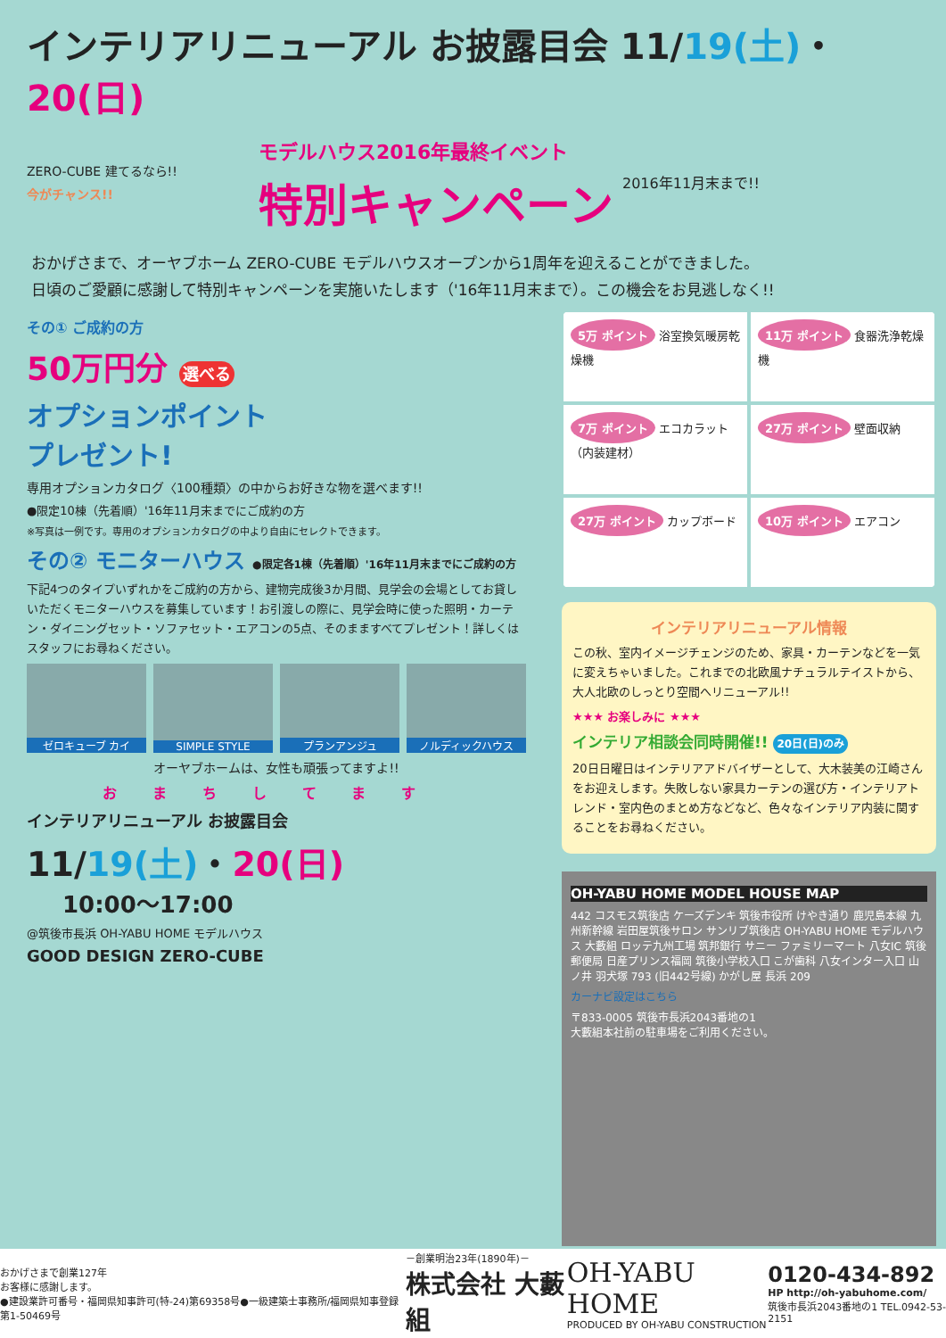インテリアリニューアル お披露目会 11/19(土)・20(日)
ZERO-CUBE 建てるなら!!
今がチャンス!!
モデルハウス2016年最終イベント
特別キャンペーン
2016年11月末まで!!
おかげさまで、オーヤブホーム ZERO-CUBE モデルハウスオープンから1周年を迎えることができました。
日頃のご愛顧に感謝して特別キャンペーンを実施いたします（'16年11月末まで）。この機会をお見逃しなく!!
その① ご成約の方
50万円分 選べる
オプションポイント
プレゼント!
専用オプションカタログ〈100種類〉の中からお好きな物を選べます!!
●限定10棟（先着順）'16年11月末までにご成約の方
※写真は一例です。専用のオプションカタログの中より自由にセレクトできます。
その② モニターハウス ●限定各1棟（先着順）'16年11月末までにご成約の方
下記4つのタイプいずれかをご成約の方から、建物完成後3か月間、見学会の会場としてお貸しいただくモニターハウスを募集しています！お引渡しの際に、見学会時に使った照明・カーテン・ダイニングセット・ソファセット・エアコンの5点、そのまますべてプレゼント！詳しくはスタッフにお尋ねください。
ゼロキューブ カイ SIMPLE STYLE プランアンジュ ノルディックハウス
オーヤブホームは、女性も頑張ってますよ!!
おまちしてます
インテリアリニューアル お披露目会
11/19(土)・20(日)
10:00～17:00
@筑後市長浜 OH-YABU HOME モデルハウス
GOOD DESIGN ZERO-CUBE
5万 ポイント 浴室換気暖房乾燥機
11万 ポイント 食器洗浄乾燥機
7万 ポイント エコカラット（内装建材）
27万 ポイント 壁面収納
27万 ポイント カップボード
10万 ポイント エアコン
インテリアリニューアル情報
この秋、室内イメージチェンジのため、家具・カーテンなどを一気に変えちゃいました。これまでの北欧風ナチュラルテイストから、大人北欧のしっとり空間へリニューアル!!
★★★ お楽しみに ★★★
インテリア相談会同時開催!! 20日(日)のみ
20日日曜日はインテリアアドバイザーとして、大木装美の江崎さんをお迎えします。失敗しない家具カーテンの選び方・インテリアトレンド・室内色のまとめ方などなど、色々なインテリア内装に関することをお尋ねください。
OH-YABU HOME MODEL HOUSE MAP
442 コスモス筑後店 ケーズデンキ 筑後市役所 けやき通り 鹿児島本線 九州新幹線 岩田屋筑後サロン サンリブ筑後店 OH-YABU HOME モデルハウス 大藪組 ロッテ九州工場 筑邦銀行 サニー ファミリーマート 八女IC 筑後郵便局 日産プリンス福岡 筑後小学校入口 こが歯科 八女インター入口 山ノ井 羽犬塚 793 (旧442号線) かがし屋 長浜 209
カーナビ設定はこちら
〒833-0005 筑後市長浜2043番地の1
大藪組本社前の駐車場をご利用ください。
おかげさまで創業127年
お客様に感謝します。
●建設業許可番号・福岡県知事許可(特-24)第69358号●一級建築士事務所/福岡県知事登録 第1-50469号
－創業明治23年(1890年)－
株式会社 大藪組
OH-YABU HOME
PRODUCED BY OH-YABU CONSTRUCTION
0120-434-892
HP http://oh-yabuhome.com/
筑後市長浜2043番地の1 TEL.0942-53-2151